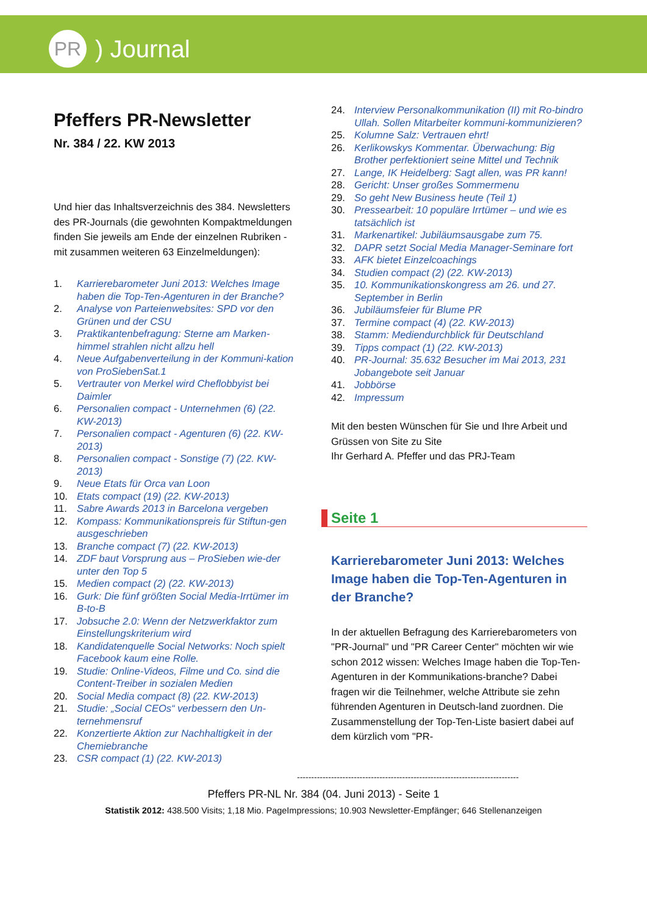PR
) Journal
Pfeffers PR-Newsletter
Nr. 384 / 22. KW 2013
Und hier das Inhaltsverzeichnis des 384. Newsletters des PR-Journals (die gewohnten Kompaktmeldungen finden Sie jeweils am Ende der einzelnen Rubriken - mit zusammen weiteren 63 Einzelmeldungen):
1. Karrierebarometer Juni 2013: Welches Image haben die Top-Ten-Agenturen in der Branche?
2. Analyse von Parteienwebsites: SPD vor den Grünen und der CSU
3. Praktikantenbefragung: Sterne am Marken-himmel strahlen nicht allzu hell
4. Neue Aufgabenverteilung in der Kommuni-kation von ProSiebenSat.1
5. Vertrauter von Merkel wird Cheflobbyist bei Daimler
6. Personalien compact - Unternehmen (6) (22. KW-2013)
7. Personalien compact - Agenturen (6) (22. KW-2013)
8. Personalien compact - Sonstige (7) (22. KW-2013)
9. Neue Etats für Orca van Loon
10. Etats compact (19) (22. KW-2013)
11. Sabre Awards 2013 in Barcelona vergeben
12. Kompass: Kommunikationspreis für Stiftun-gen ausgeschrieben
13. Branche compact (7) (22. KW-2013)
14. ZDF baut Vorsprung aus – ProSieben wie-der unter den Top 5
15. Medien compact (2) (22. KW-2013)
16. Gurk: Die fünf größten Social Media-Irrtümer im B-to-B
17. Jobsuche 2.0: Wenn der Netzwerkfaktor zum Einstellungskriterium wird
18. Kandidatenquelle Social Networks: Noch spielt Facebook kaum eine Rolle.
19. Studie: Online-Videos, Filme und Co. sind die Content-Treiber in sozialen Medien
20. Social Media compact (8) (22. KW-2013)
21. Studie: „Social CEOs“ verbessern den Un-ternehmensruf
22. Konzertierte Aktion zur Nachhaltigkeit in der Chemiebranche
23. CSR compact (1) (22. KW-2013)
24. Interview Personalkommunikation (II) mit Ro-bindro Ullah. Sollen Mitarbeiter kommuni-kommunizieren?
25. Kolumne Salz: Vertrauen ehrt!
26. Kerlikowskys Kommentar. Überwachung: Big Brother perfektioniert seine Mittel und Technik
27. Lange, IK Heidelberg: Sagt allen, was PR kann!
28. Gericht: Unser großes Sommermenu
29. So geht New Business heute (Teil 1)
30. Pressearbeit: 10 populäre Irrtümer – und wie es tatsächlich ist
31. Markenartikel: Jubiläumsausgabe zum 75.
32. DAPR setzt Social Media Manager-Seminare fort
33. AFK bietet Einzelcoachings
34. Studien compact (2) (22. KW-2013)
35. 10. Kommunikationskongress am 26. und 27. September in Berlin
36. Jubiläumsfeier für Blume PR
37. Termine compact (4) (22. KW-2013)
38. Stamm: Mediendurchblick für Deutschland
39. Tipps compact (1) (22. KW-2013)
40. PR-Journal: 35.632 Besucher im Mai 2013, 231 Jobangebote seit Januar
41. Jobbörse
42. Impressum
Mit den besten Wünschen für Sie und Ihre Arbeit und Grüssen von Site zu Site
Ihr Gerhard A. Pfeffer und das PRJ-Team
Seite 1
Karrierebarometer Juni 2013: Welches Image haben die Top-Ten-Agenturen in der Branche?
In der aktuellen Befragung des Karrierebarometers von "PR-Journal" und "PR Career Center" möchten wir wie schon 2012 wissen: Welches Image haben die Top-Ten-Agenturen in der Kommunikations-branche? Dabei fragen wir die Teilnehmer, welche Attribute sie zehn führenden Agenturen in Deutsch-land zuordnen. Die Zusammenstellung der Top-Ten-Liste basiert dabei auf dem kürzlich vom "PR-
------------------------------------------------------------------------------
Pfeffers PR-NL Nr. 384 (04. Juni 2013) - Seite 1
Statistik 2012: 438.500 Visits; 1,18 Mio. PageImpressions; 10.903 Newsletter-Empfänger; 646 Stellenanzeigen